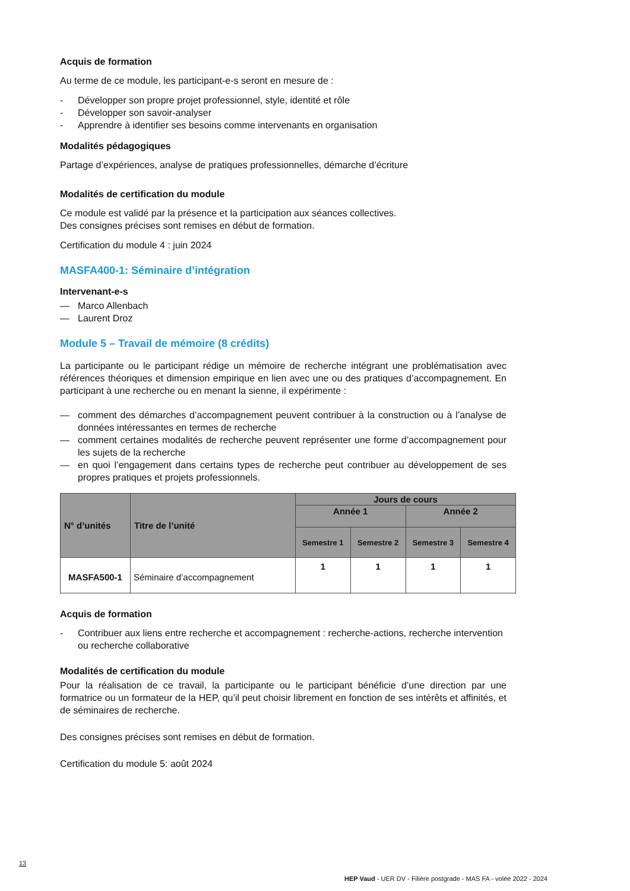Acquis de formation
Au terme de ce module, les participant-e-s seront en mesure de :
- Développer son propre projet professionnel, style, identité et rôle
- Développer son savoir-analyser
- Apprendre à identifier ses besoins comme intervenants en organisation
Modalités pédagogiques
Partage d’expériences, analyse de pratiques professionnelles, démarche d’écriture
Modalités de certification du module
Ce module est validé par la présence et la participation aux séances collectives.
Des consignes précises sont remises en début de formation.
Certification du module 4 : juin 2024
MASFA400-1: Séminaire d’intégration
Intervenant-e-s
— Marco Allenbach
— Laurent Droz
Module 5 – Travail de mémoire (8 crédits)
La participante ou le participant rédige un mémoire de recherche intégrant une problématisation avec références théoriques et dimension empirique en lien avec une ou des pratiques d’accompagnement. En participant à une recherche ou en menant la sienne, il expérimente :
— comment des démarches d’accompagnement peuvent contribuer à la construction ou à l’analyse de données intéressantes en termes de recherche
— comment certaines modalités de recherche peuvent représenter une forme d’accompagnement pour les sujets de la recherche
— en quoi l’engagement dans certains types de recherche peut contribuer au développement de ses propres pratiques et projets professionnels.
| N° d’unités | Titre de l’unité | Jours de cours | | | |
| --- | --- | --- | --- | --- | --- |
| | | Année 1 | | Année 2 | |
| | | Semestre 1 | Semestre 2 | Semestre 3 | Semestre 4 |
| MASFA500-1 | Séminaire d’accompagnement | 1 | 1 | 1 | 1 |
Acquis de formation
- Contribuer aux liens entre recherche et accompagnement : recherche-actions, recherche intervention ou recherche collaborative
Modalités de certification du module
Pour la réalisation de ce travail, la participante ou le participant bénéficie d’une direction par une formatrice ou un formateur de la HEP, qu’il peut choisir librement en fonction de ses intérêts et affinités, et de séminaires de recherche.
Des consignes précises sont remises en début de formation.
Certification du module 5: août 2024
13
HEP Vaud - UER DV - Filière postgrade - MAS FA - volée 2022 - 2024